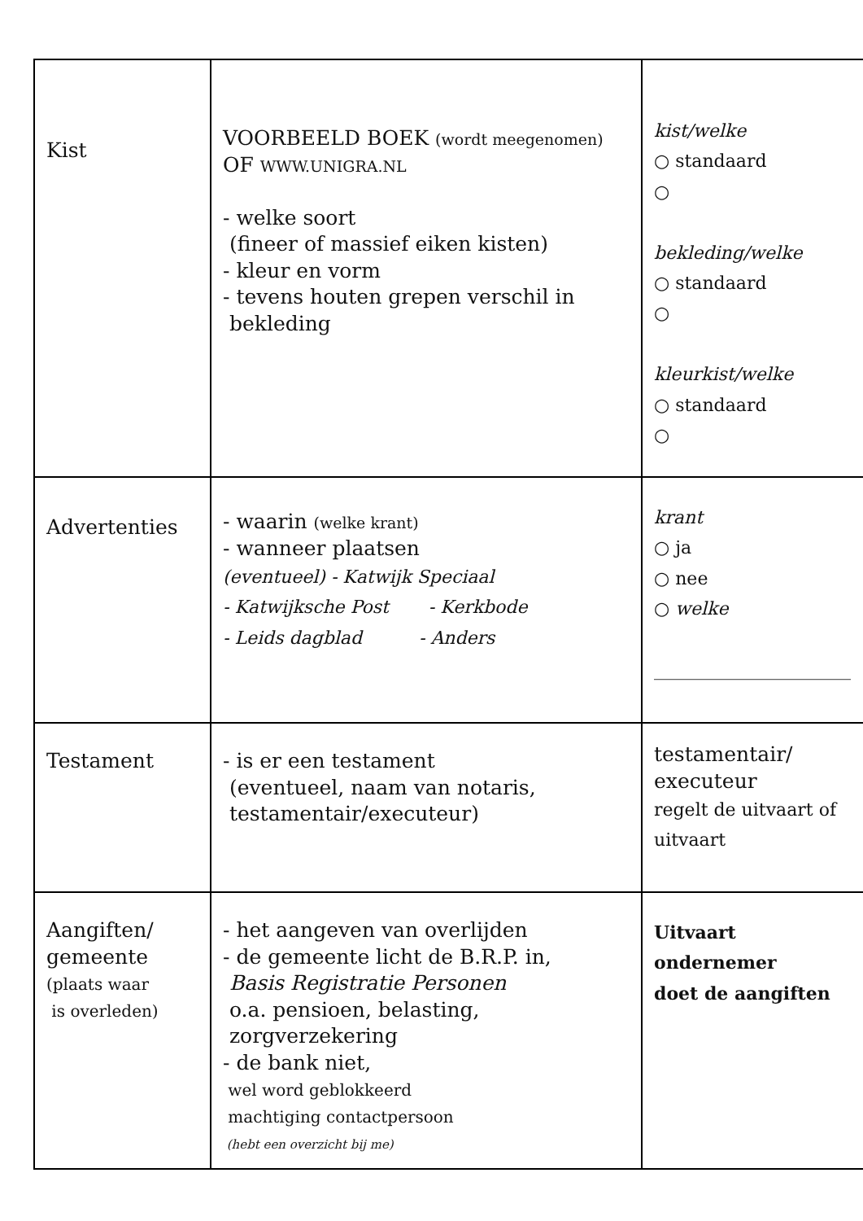| Kist | VOORBEELD BOEK (wordt meegenomen) OF WWW.UNIGRA.NL - welke soort (fineer of massief eiken kisten) - kleur en vorm - tevens houten grepen verschil in bekleding | kist/welke ○ standaard ○ bekleding/welke ○ standaard ○ kleurkist/welke ○ standaard ○ |
| Advertenties | - waarin (welke krant) - wanneer plaatsen (eventueel) - Katwijk Speciaal - Katwijksche Post - Kerkbode - Leids dagblad - Anders | krant ○ ja ○ nee ○ welke ______________________ |
| Testament | - is er een testament (eventueel, naam van notaris, testamentair/executeur) | testamentair/ executeur regelt de uitvaart of uitvaart |
| Aangiften/ gemeente (plaats waar is overleden) | - het aangeven van overlijden - de gemeente licht de B.R.P. in, Basis Registratie Personen o.a. pensioen, belasting, zorgverzekering - de bank niet, wel word geblokkeerd machtiging contactpersoon (hebt een overzicht bij me) | Uitvaart ondernemer doet de aangiften |